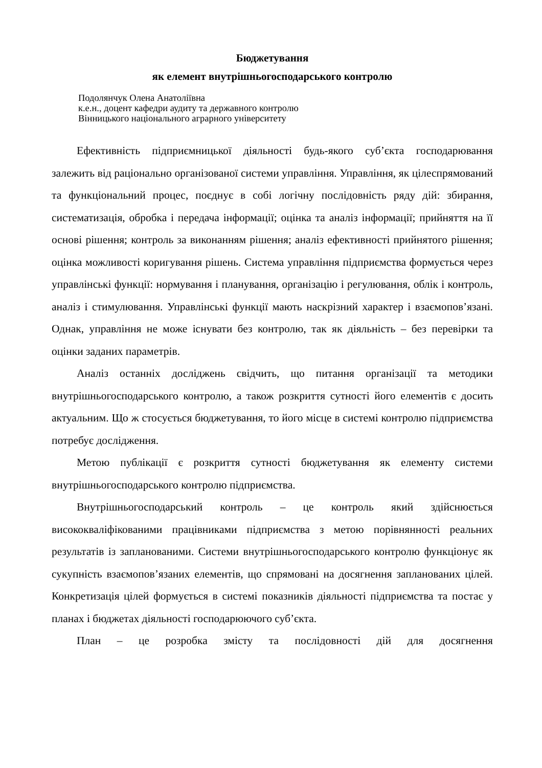Бюджетування
як елемент внутрішньогосподарського контролю
Подолянчук Олена Анатоліївна
к.е.н., доцент кафедри аудиту та державного контролю
Вінницького національного аграрного університету
Ефективність підприємницької діяльності будь-якого суб’єкта господарювання залежить від раціонально організованої системи управління. Управління, як цілеспрямований та функціональний процес, поєднує в собі логічну послідовність ряду дій: збирання, систематизація, обробка і передача інформації; оцінка та аналіз інформації; прийняття на її основі рішення; контроль за виконанням рішення; аналіз ефективності прийнятого рішення; оцінка можливості коригування рішень. Система управління підприємства формується через управлінські функції: нормування і планування, організацію і регулювання, облік і контроль, аналіз і стимулювання. Управлінські функції мають наскрізний характер і взаємопов’язані. Однак, управління не може існувати без контролю, так як діяльність – без перевірки та оцінки заданих параметрів.
Аналіз останніх досліджень свідчить, що питання організації та методики внутрішньогосподарського контролю, а також розкриття сутності його елементів є досить актуальним. Що ж стосується бюджетування, то його місце в системі контролю підприємства потребує дослідження.
Метою публікації є розкриття сутності бюджетування як елементу системи внутрішньогосподарського контролю підприємства.
Внутрішньогосподарський контроль – це контроль який здійснюється висококваліфікованими працівниками підприємства з метою порівнянності реальних результатів із запланованими. Системи внутрішньогосподарського контролю функціонує як сукупність взаємопов’язаних елементів, що спрямовані на досягнення запланованих цілей. Конкретизація цілей формується в системі показників діяльності підприємства та постає у планах і бюджетах діяльності господарюючого суб’єкта.
План – це розробка змісту та послідовності дій для досягнення